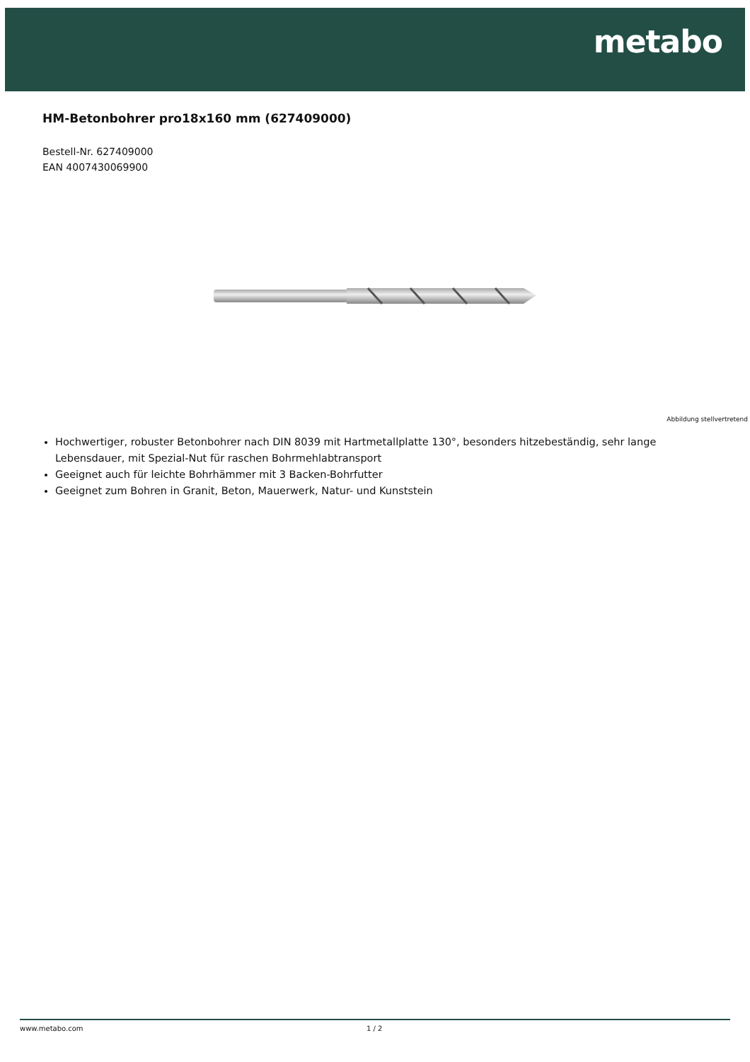metabo
HM-Betonbohrer pro18x160 mm (627409000)
Bestell-Nr. 627409000
EAN 4007430069900
Abbildung stellvertretend
Hochwertiger, robuster Betonbohrer nach DIN 8039 mit Hartmetallplatte 130°, besonders hitzebeständig, sehr lange Lebensdauer, mit Spezial-Nut für raschen Bohrmehlabtransport
Geeignet auch für leichte Bohrhämmer mit 3 Backen-Bohrfutter
Geeignet zum Bohren in Granit, Beton, Mauerwerk, Natur- und Kunststein
www.metabo.com 1 / 2